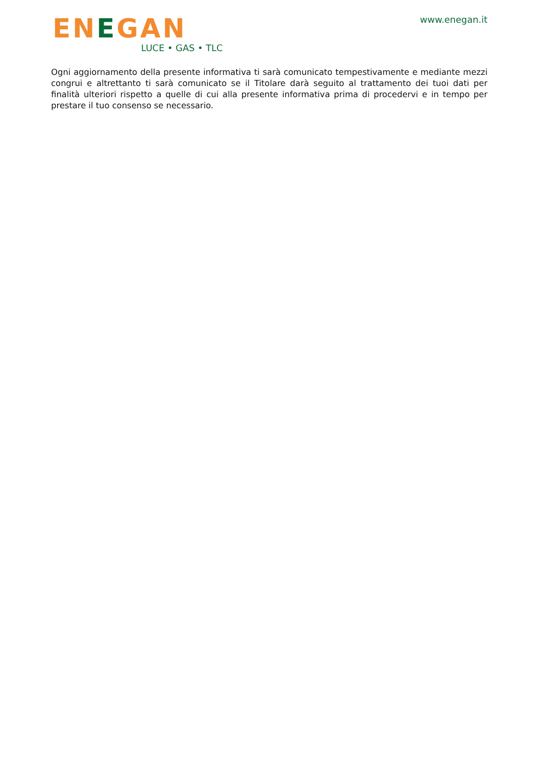ENEGAN
LUCE • GAS • TLC
www.enegan.it
Ogni aggiornamento della presente informativa ti sarà comunicato tempestivamente e mediante mezzi congrui e altrettanto ti sarà comunicato se il Titolare darà seguito al trattamento dei tuoi dati per finalità ulteriori rispetto a quelle di cui alla presente informativa prima di procedervi e in tempo per prestare il tuo consenso se necessario.